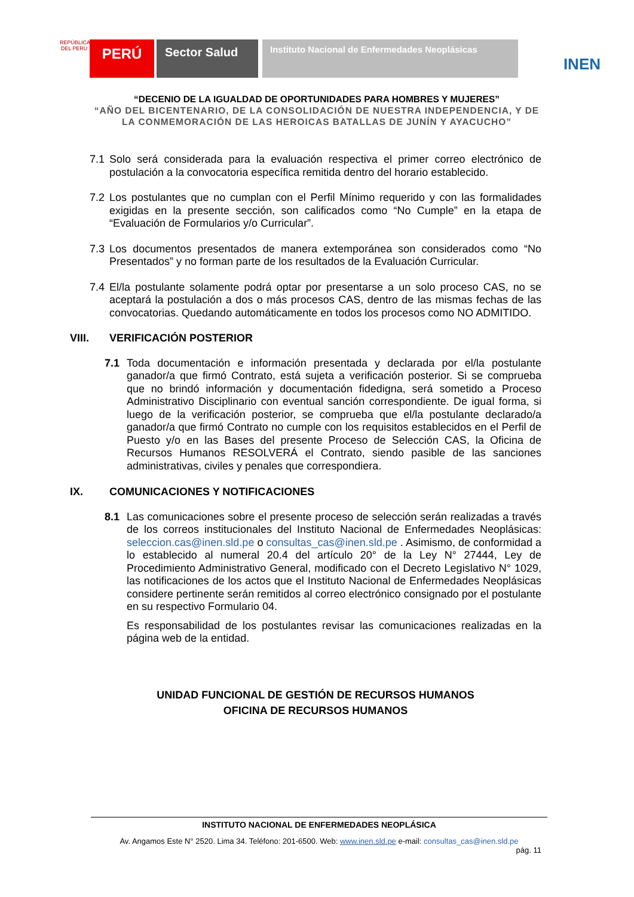REPÚBLICA DEL PERÚ
PERÚ
Sector Salud
Instituto Nacional de Enfermedades Neoplásicas
INEN
“DECENIO DE LA IGUALDAD DE OPORTUNIDADES PARA HOMBRES Y MUJERES”
“AÑO DEL BICENTENARIO, DE LA CONSOLIDACIÓN DE NUESTRA INDEPENDENCIA, Y DE LA CONMEMORACIÓN DE LAS HEROICAS BATALLAS DE JUNÍN Y AYACUCHO”
7.1 Solo será considerada para la evaluación respectiva el primer correo electrónico de postulación a la convocatoria específica remitida dentro del horario establecido.
7.2 Los postulantes que no cumplan con el Perfil Mínimo requerido y con las formalidades exigidas en la presente sección, son calificados como “No Cumple” en la etapa de “Evaluación de Formularios y/o Curricular”.
7.3 Los documentos presentados de manera extemporánea son considerados como “No Presentados” y no forman parte de los resultados de la Evaluación Curricular.
7.4 El/la postulante solamente podrá optar por presentarse a un solo proceso CAS, no se aceptará la postulación a dos o más procesos CAS, dentro de las mismas fechas de las convocatorias. Quedando automáticamente en todos los procesos como NO ADMITIDO.
VIII. VERIFICACIÓN POSTERIOR
7.1 Toda documentación e información presentada y declarada por el/la postulante ganador/a que firmó Contrato, está sujeta a verificación posterior. Si se comprueba que no brindó información y documentación fidedigna, será sometido a Proceso Administrativo Disciplinario con eventual sanción correspondiente. De igual forma, si luego de la verificación posterior, se comprueba que el/la postulante declarado/a ganador/a que firmó Contrato no cumple con los requisitos establecidos en el Perfil de Puesto y/o en las Bases del presente Proceso de Selección CAS, la Oficina de Recursos Humanos RESOLVERÁ el Contrato, siendo pasible de las sanciones administrativas, civiles y penales que correspondiera.
IX. COMUNICACIONES Y NOTIFICACIONES
8.1 Las comunicaciones sobre el presente proceso de selección serán realizadas a través de los correos institucionales del Instituto Nacional de Enfermedades Neoplásicas: seleccion.cas@inen.sld.pe o consultas_cas@inen.sld.pe . Asimismo, de conformidad a lo establecido al numeral 20.4 del artículo 20° de la Ley N° 27444, Ley de Procedimiento Administrativo General, modificado con el Decreto Legislativo N° 1029, las notificaciones de los actos que el Instituto Nacional de Enfermedades Neoplásicas considere pertinente serán remitidos al correo electrónico consignado por el postulante en su respectivo Formulario 04.
Es responsabilidad de los postulantes revisar las comunicaciones realizadas en la página web de la entidad.
UNIDAD FUNCIONAL DE GESTIÓN DE RECURSOS HUMANOS
OFICINA DE RECURSOS HUMANOS
INSTITUTO NACIONAL DE ENFERMEDADES NEOPLÁSICA
Av. Angamos Este N° 2520. Lima 34. Teléfono: 201-6500. Web: www.inen.sld.pe e-mail: consultas_cas@inen.sld.pe
pág. 11